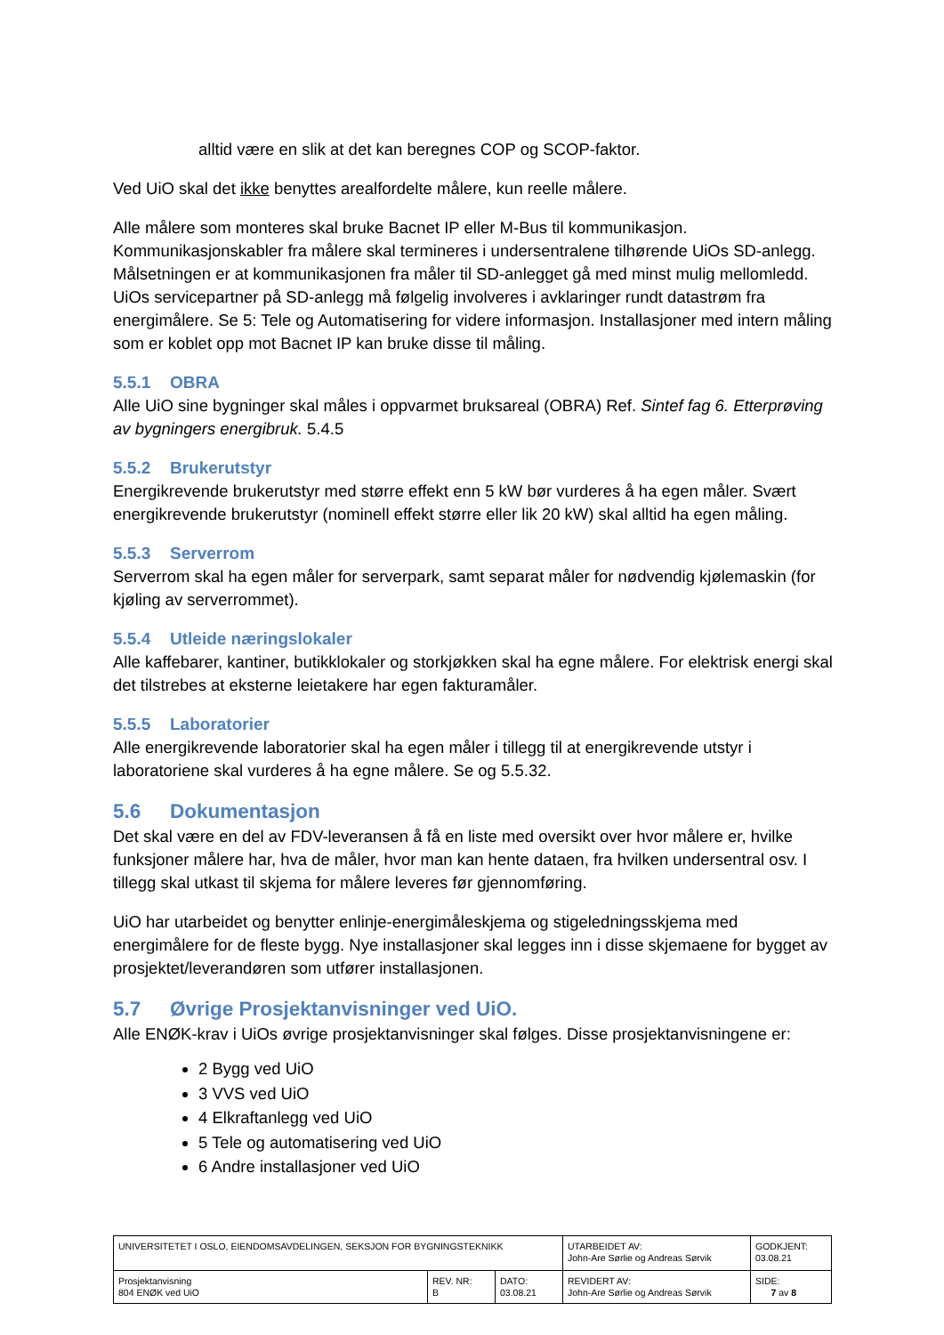alltid være en slik at det kan beregnes COP og SCOP-faktor.
Ved UiO skal det ikke benyttes arealfordelte målere, kun reelle målere.
Alle målere som monteres skal bruke Bacnet IP eller M-Bus til kommunikasjon. Kommunikasjonskabler fra målere skal termineres i undersentralene tilhørende UiOs SD-anlegg. Målsetningen er at kommunikasjonen fra måler til SD-anlegget gå med minst mulig mellomledd. UiOs servicepartner på SD-anlegg må følgelig involveres i avklaringer rundt datastrøm fra energimålere. Se 5: Tele og Automatisering for videre informasjon. Installasjoner med intern måling som er koblet opp mot Bacnet IP kan bruke disse til måling.
5.5.1 OBRA
Alle UiO sine bygninger skal måles i oppvarmet bruksareal (OBRA) Ref. Sintef fag 6. Etterprøving av bygningers energibruk. 5.4.5
5.5.2 Brukerutstyr
Energikrevende brukerutstyr med større effekt enn 5 kW bør vurderes å ha egen måler. Svært energikrevende brukerutstyr (nominell effekt større eller lik 20 kW) skal alltid ha egen måling.
5.5.3 Serverrom
Serverrom skal ha egen måler for serverpark, samt separat måler for nødvendig kjølemaskin (for kjøling av serverrommet).
5.5.4 Utleide næringslokaler
Alle kaffebarer, kantiner, butikklokaler og storkjøkken skal ha egne målere. For elektrisk energi skal det tilstrebes at eksterne leietakere har egen fakturamåler.
5.5.5 Laboratorier
Alle energikrevende laboratorier skal ha egen måler i tillegg til at energikrevende utstyr i laboratoriene skal vurderes å ha egne målere. Se og 5.5.32.
5.6 Dokumentasjon
Det skal være en del av FDV-leveransen å få en liste med oversikt over hvor målere er, hvilke funksjoner målere har, hva de måler, hvor man kan hente dataen, fra hvilken undersentral osv. I tillegg skal utkast til skjema for målere leveres før gjennomføring.
UiO har utarbeidet og benytter enlinje-energimåleskjema og stigeledningsskjema med energimålere for de fleste bygg. Nye installasjoner skal legges inn i disse skjemaene for bygget av prosjektet/leverandøren som utfører installasjonen.
5.7 Øvrige Prosjektanvisninger ved UiO.
Alle ENØK-krav i UiOs øvrige prosjektanvisninger skal følges. Disse prosjektanvisningene er:
2 Bygg ved UiO
3 VVS ved UiO
4 Elkraftanlegg ved UiO
5 Tele og automatisering ved UiO
6 Andre installasjoner ved UiO
| UNIVERSITETET I OSLO, EIENDOMSAVDELINGEN, SEKSJON FOR BYGNINGSTEKNIKK | | | UTARBEIDET AV: John-Are Sørlie og Andreas Sørvik | GODKJENT: 03.08.21 |
| Prosjektanvisning 804 ENØK ved UiO | REV. NR: B | DATO: 03.08.21 | REVIDERT AV: John-Are Sørlie og Andreas Sørvik | SIDE: 7 av 8 |